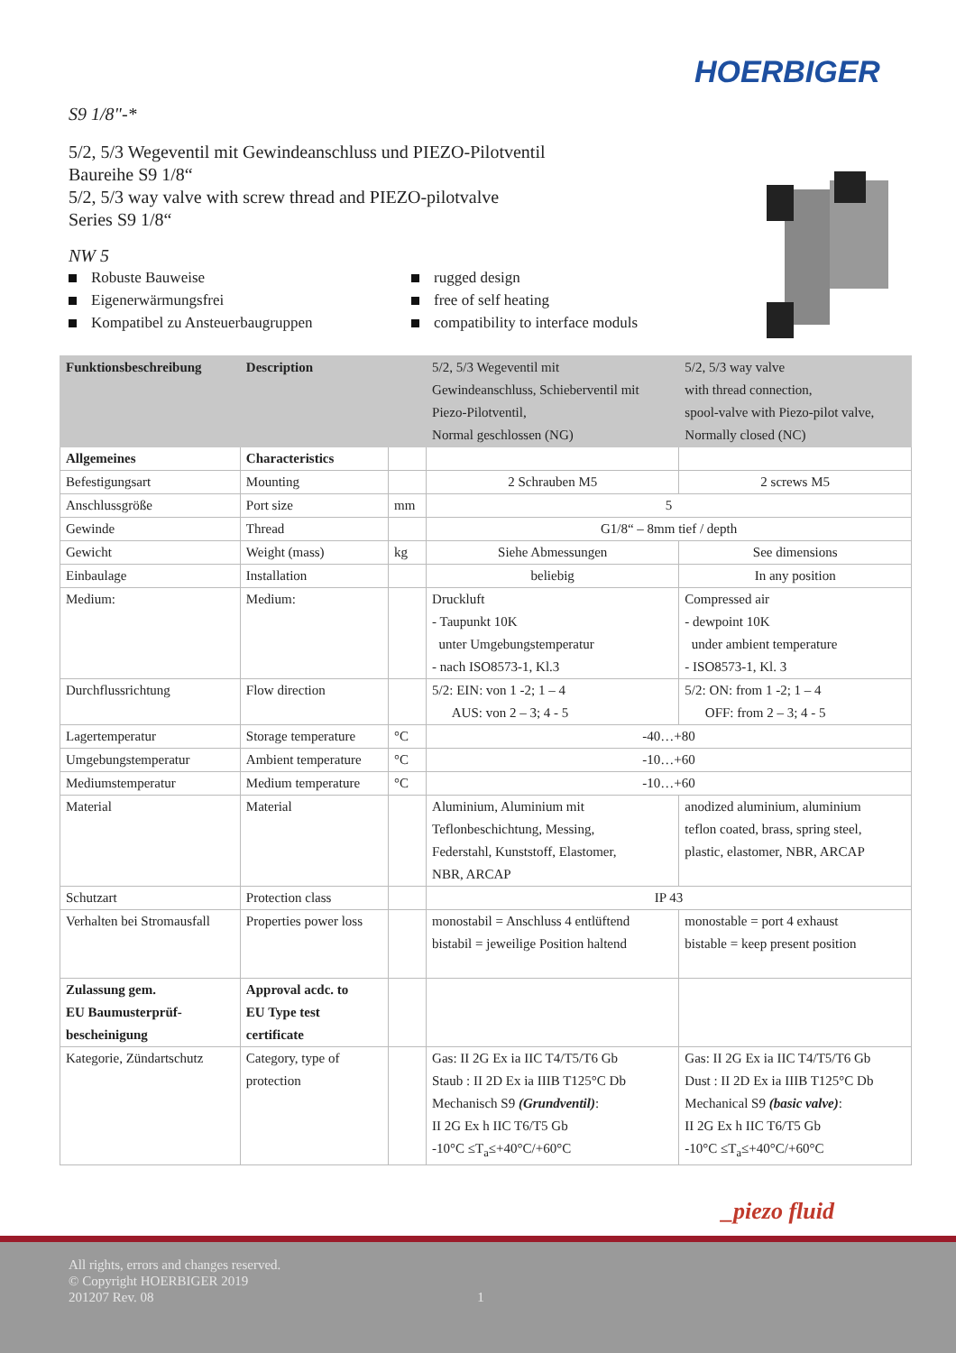HOERBIGER
S9 1/8"-*
5/2, 5/3 Wegeventil mit Gewindeanschluss und PIEZO-Pilotventil
Baureihe S9 1/8“
5/2, 5/3 way valve with screw thread and PIEZO-pilotvalve
Series S9 1/8“
NW 5
Robuste Bauweise
Eigenerwärmungsfrei
Kompatibel zu Ansteuerbaugruppen
rugged design
free of self heating
compatibility to interface moduls
| Funktionsbeschreibung | Description | | 5/2, 5/3 Wegeventil mit Gewindeanschluss, Schieberventil mit Piezo-Pilotventil, Normal geschlossen (NG) | 5/2, 5/3 way valve with thread connection, spool-valve with Piezo-pilot valve, Normally closed (NC) |
| Allgemeines | Characteristics | | | |
| Befestigungsart | Mounting | | 2 Schrauben M5 | 2 screws M5 |
| Anschlussgröße | Port size | mm | 5 | |
| Gewinde | Thread | | G1/8“ – 8mm tief / depth | |
| Gewicht | Weight (mass) | kg | Siehe Abmessungen | See dimensions |
| Einbaulage | Installation | | beliebig | In any position |
| Medium: | Medium: | | Druckluft - Taupunkt 10K unter Umgebungstemperatur - nach ISO8573-1, Kl.3 | Compressed air - dewpoint 10K under ambient temperature - ISO8573-1, Kl. 3 |
| Durchflussrichtung | Flow direction | | 5/2: EIN: von 1 -2; 1 – 4 AUS: von 2 – 3; 4 - 5 | 5/2: ON: from 1 -2; 1 – 4 OFF: from 2 – 3; 4 - 5 |
| Lagertemperatur | Storage temperature | °C | -40…+80 | |
| Umgebungstemperatur | Ambient temperature | °C | -10…+60 | |
| Mediumstemperatur | Medium temperature | °C | -10…+60 | |
| Material | Material | | Aluminium, Aluminium mit Teflonbeschichtung, Messing, Federstahl, Kunststoff, Elastomer, NBR, ARCAP | anodized aluminium, aluminium teflon coated, brass, spring steel, plastic, elastomer, NBR, ARCAP |
| Schutzart | Protection class | | IP 43 | |
| Verhalten bei Stromausfall | Properties power loss | | monostabil = Anschluss 4 entlüftend bistabil = jeweilige Position haltend | monostable = port 4 exhaust bistable = keep present position |
| Zulassung gem. EU Baumusterprüf- bescheinigung | Approval acdc. to EU Type test certificate | | | |
| Kategorie, Zündartschutz | Category, type of protection | | Gas: II 2G Ex ia IIC T4/T5/T6 Gb Staub : II 2D Ex ia IIIB T125°C Db Mechanisch S9 (Grundventil) : II 2G Ex h IIC T6/T5 Gb -10°C ≤T<sub>a</sub>≤+40°C/+60°C | Gas: II 2G Ex ia IIC T4/T5/T6 Gb Dust : II 2D Ex ia IIIB T125°C Db Mechanical S9 (basic valve) : II 2G Ex h IIC T6/T5 Gb -10°C ≤T<sub>a</sub>≤+40°C/+60°C |
_piezo fluid
All rights, errors and changes reserved.
© Copyright HOERBIGER 2019
201207 Rev. 08 1